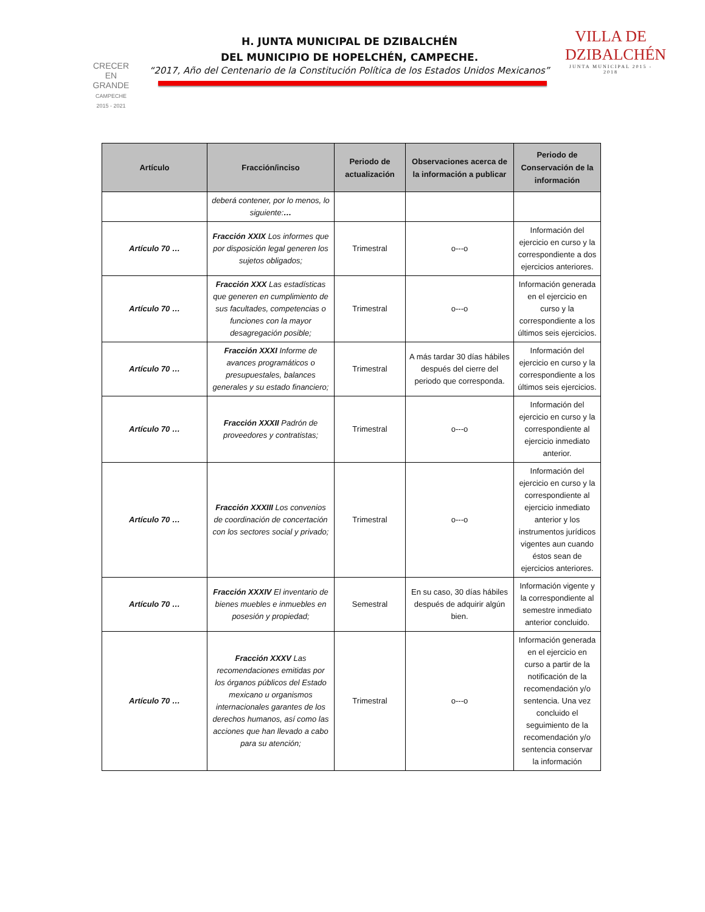CRECER
EN
GRANDE
CAMPECHE
2015 - 2021
H. JUNTA MUNICIPAL DE DZIBALCHÉN
DEL MUNICIPIO DE HOPELCHÉN, CAMPECHE.
“2017, Año del Centenario de la Constitución Política de los Estados Unidos Mexicanos”
VILLA DE
DZIBALCHÉN
JUNTA MUNICIPAL 2015 - 2018
| Artículo | Fracción/inciso | Periodo de actualización | Observaciones acerca de la información a publicar | Periodo de Conservación de la información |
| --- | --- | --- | --- | --- |
| | deberá contener, por lo menos, lo siguiente: … | | | |
| Artículo 70 … | Fracción XXIX Los informes que por disposición legal generen los sujetos obligados; | Trimestral | o---o | Información del ejercicio en curso y la correspondiente a dos ejercicios anteriores. |
| Artículo 70 … | Fracción XXX Las estadísticas que generen en cumplimiento de sus facultades, competencias o funciones con la mayor desagregación posible; | Trimestral | o---o | Información generada en el ejercicio en curso y la correspondiente a los últimos seis ejercicios. |
| Artículo 70 … | Fracción XXXI Informe de avances programáticos o presupuestales, balances generales y su estado financiero; | Trimestral | A más tardar 30 días hábiles después del cierre del periodo que corresponda. | Información del ejercicio en curso y la correspondiente a los últimos seis ejercicios. |
| Artículo 70 … | Fracción XXXII Padrón de proveedores y contratistas; | Trimestral | o---o | Información del ejercicio en curso y la correspondiente al ejercicio inmediato anterior. |
| Artículo 70 … | Fracción XXXIII Los convenios de coordinación de concertación con los sectores social y privado; | Trimestral | o---o | Información del ejercicio en curso y la correspondiente al ejercicio inmediato anterior y los instrumentos jurídicos vigentes aun cuando éstos sean de ejercicios anteriores. |
| Artículo 70 … | Fracción XXXIV El inventario de bienes muebles e inmuebles en posesión y propiedad; | Semestral | En su caso, 30 días hábiles después de adquirir algún bien. | Información vigente y la correspondiente al semestre inmediato anterior concluido. |
| Artículo 70 … | Fracción XXXV Las recomendaciones emitidas por los órganos públicos del Estado mexicano u organismos internacionales garantes de los derechos humanos, así como las acciones que han llevado a cabo para su atención; | Trimestral | o---o | Información generada en el ejercicio en curso a partir de la notificación de la recomendación y/o sentencia. Una vez concluido el seguimiento de la recomendación y/o sentencia conservar la información |